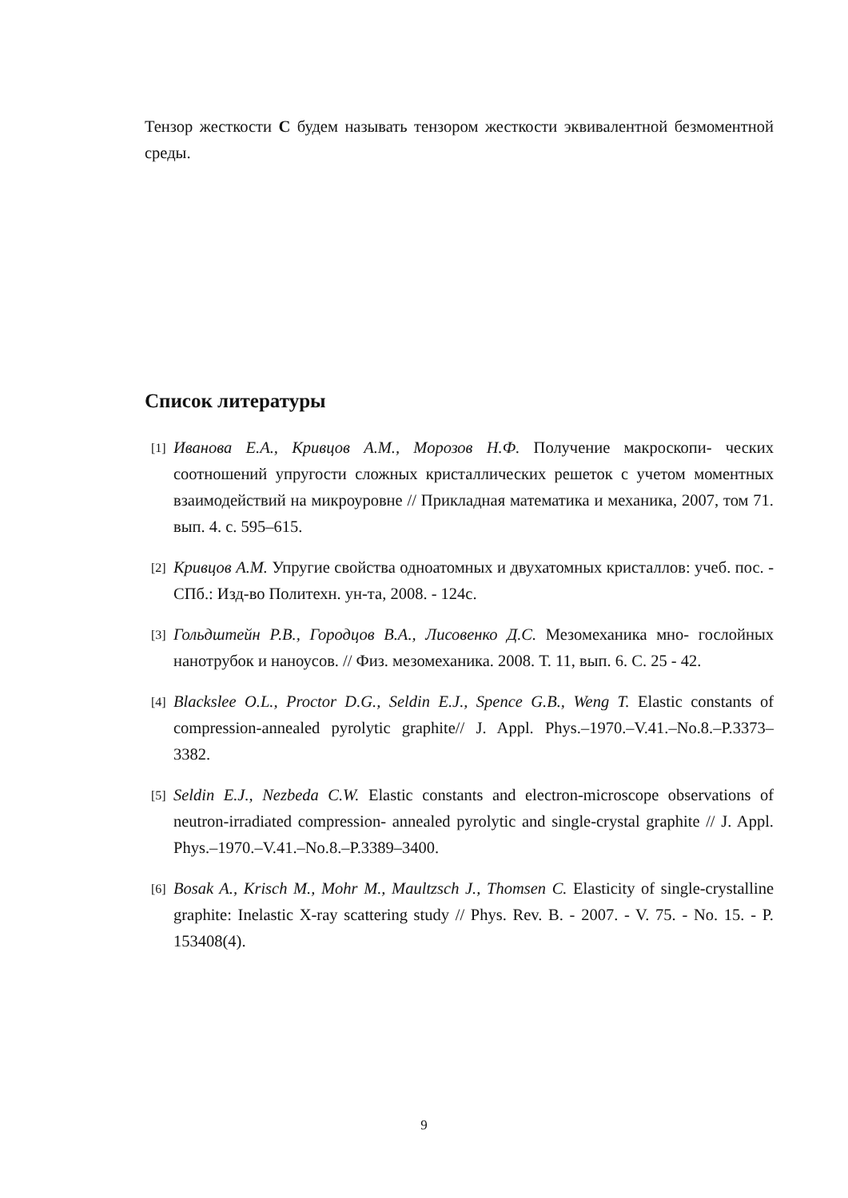Тензор жесткости C будем называть тензором жесткости эквивалентной безмоментной среды.
Список литературы
[1] Иванова Е.А., Кривцов А.М., Морозов Н.Ф. Получение макроскопи- ческих соотношений упругости сложных кристаллических решеток с учетом моментных взаимодействий на микроуровне // Прикладная математика и механика, 2007, том 71. вып. 4. с. 595–615.
[2] Кривцов А.М. Упругие свойства одноатомных и двухатомных кристаллов: учеб. пос. - СПб.: Изд-во Политехн. ун-та, 2008. - 124с.
[3] Гольдштейн Р.В., Городцов В.А., Лисовенко Д.С. Мезомеханика мно- гослойных нанотрубок и наноусов. // Физ. мезомеханика. 2008. Т. 11, вып. 6. С. 25 - 42.
[4] Blackslee O.L., Proctor D.G., Seldin E.J., Spence G.B., Weng T. Elastic constants of compression-annealed pyrolytic graphite// J. Appl. Phys.–1970.–V.41.–No.8.–P.3373–3382.
[5] Seldin E.J., Nezbeda C.W. Elastic constants and electron-microscope observations of neutron-irradiated compression- annealed pyrolytic and single-crystal graphite // J. Appl. Phys.–1970.–V.41.–No.8.–P.3389–3400.
[6] Bosak A., Krisch M., Mohr M., Maultzsch J., Thomsen C. Elasticity of single-crystalline graphite: Inelastic X-ray scattering study // Phys. Rev. B. - 2007. - V. 75. - No. 15. - P. 153408(4).
9